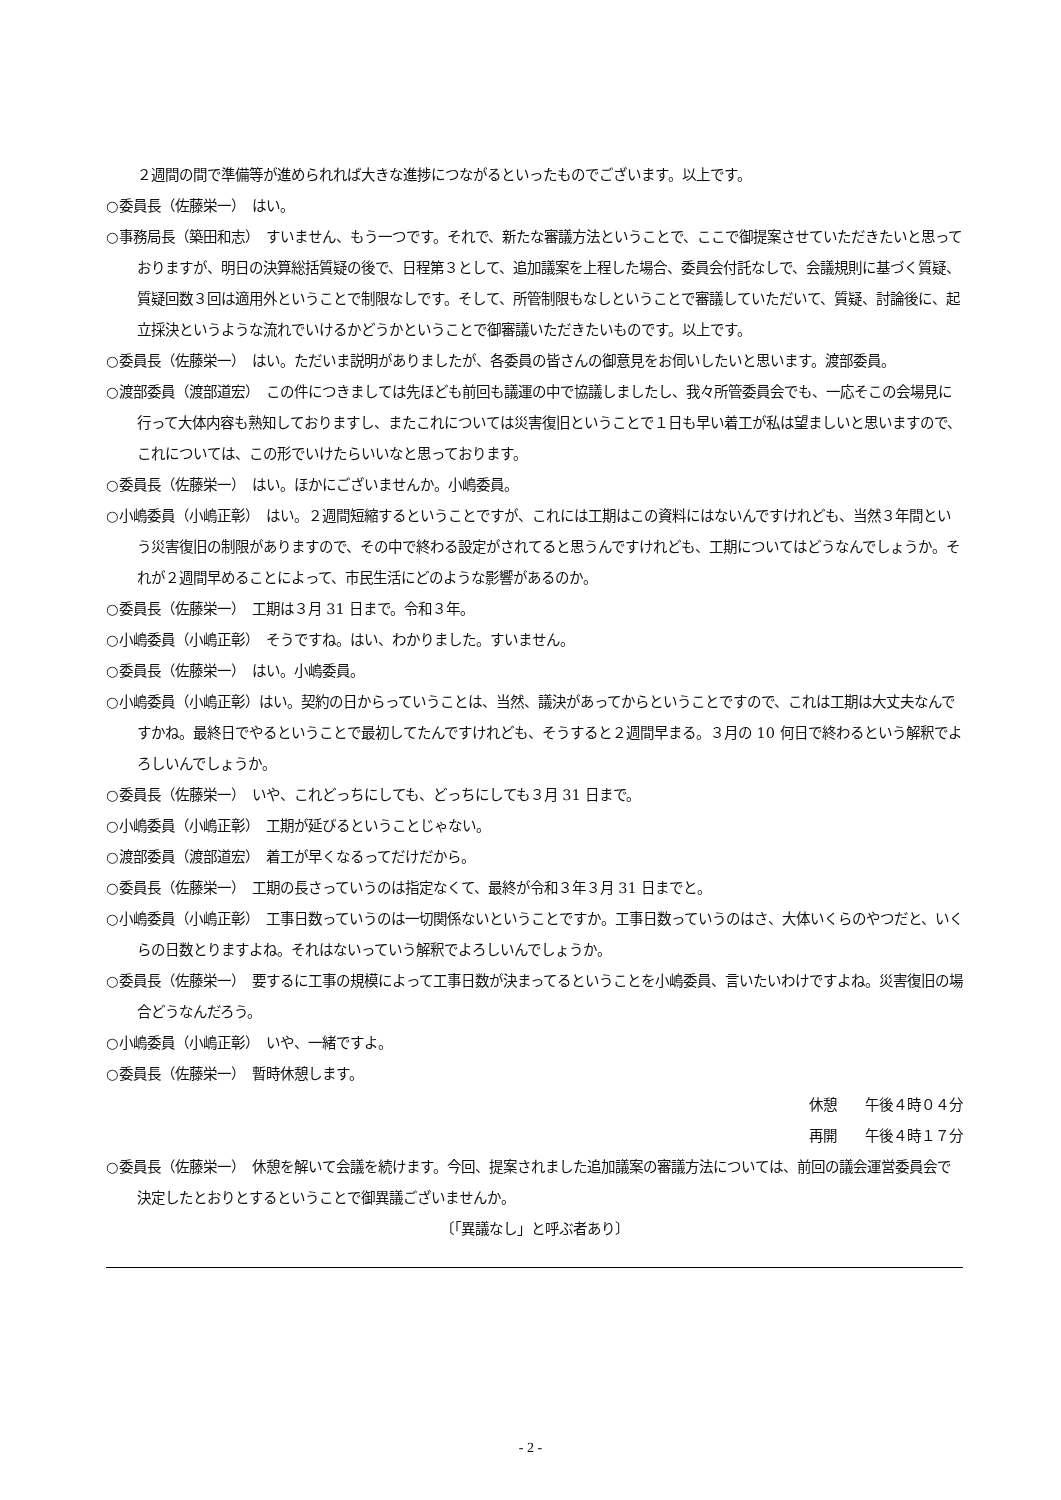２週間の間で準備等が進められれば大きな進捗につながるといったものでございます。以上です。
○委員長（佐藤栄一）　はい。
○事務局長（築田和志）　すいません、もう一つです。それで、新たな審議方法ということで、ここで御提案させていただきたいと思っておりますが、明日の決算総括質疑の後で、日程第３として、追加議案を上程した場合、委員会付託なしで、会議規則に基づく質疑、質疑回数３回は適用外ということで制限なしです。そして、所管制限もなしということで審議していただいて、質疑、討論後に、起立採決というような流れでいけるかどうかということで御審議いただきたいものです。以上です。
○委員長（佐藤栄一）　はい。ただいま説明がありましたが、各委員の皆さんの御意見をお伺いしたいと思います。渡部委員。
○渡部委員（渡部道宏）　この件につきましては先ほども前回も議運の中で協議しましたし、我々所管委員会でも、一応そこの会場見に行って大体内容も熟知しておりますし、またこれについては災害復旧ということで１日も早い着工が私は望ましいと思いますので、これについては、この形でいけたらいいなと思っております。
○委員長（佐藤栄一）　はい。ほかにございませんか。小嶋委員。
○小嶋委員（小嶋正彰）　はい。２週間短縮するということですが、これには工期はこの資料にはないんですけれども、当然３年間という災害復旧の制限がありますので、その中で終わる設定がされてると思うんですけれども、工期についてはどうなんでしょうか。それが２週間早めることによって、市民生活にどのような影響があるのか。
○委員長（佐藤栄一）　工期は３月 31 日まで。令和３年。
○小嶋委員（小嶋正彰）　そうですね。はい、わかりました。すいません。
○委員長（佐藤栄一）　はい。小嶋委員。
○小嶋委員（小嶋正彰）はい。契約の日からっていうことは、当然、議決があってからということですので、これは工期は大丈夫なんですかね。最終日でやるということで最初してたんですけれども、そうすると２週間早まる。３月の 10 何日で終わるという解釈でよろしいんでしょうか。
○委員長（佐藤栄一）　いや、これどっちにしても、どっちにしても３月 31 日まで。
○小嶋委員（小嶋正彰）　工期が延びるということじゃない。
○渡部委員（渡部道宏）　着工が早くなるってだけだから。
○委員長（佐藤栄一）　工期の長さっていうのは指定なくて、最終が令和３年３月 31 日までと。
○小嶋委員（小嶋正彰）　工事日数っていうのは一切関係ないということですか。工事日数っていうのはさ、大体いくらのやつだと、いくらの日数とりますよね。それはないっていう解釈でよろしいんでしょうか。
○委員長（佐藤栄一）　要するに工事の規模によって工事日数が決まってるということを小嶋委員、言いたいわけですよね。災害復旧の場合どうなんだろう。
○小嶋委員（小嶋正彰）　いや、一緒ですよ。
○委員長（佐藤栄一）　暫時休憩します。
休憩　　午後４時０４分
再開　　午後４時１７分
○委員長（佐藤栄一）　休憩を解いて会議を続けます。今回、提案されました追加議案の審議方法については、前回の議会運営委員会で決定したとおりとするということで御異議ございませんか。
〔「異議なし」と呼ぶ者あり〕
- 2 -